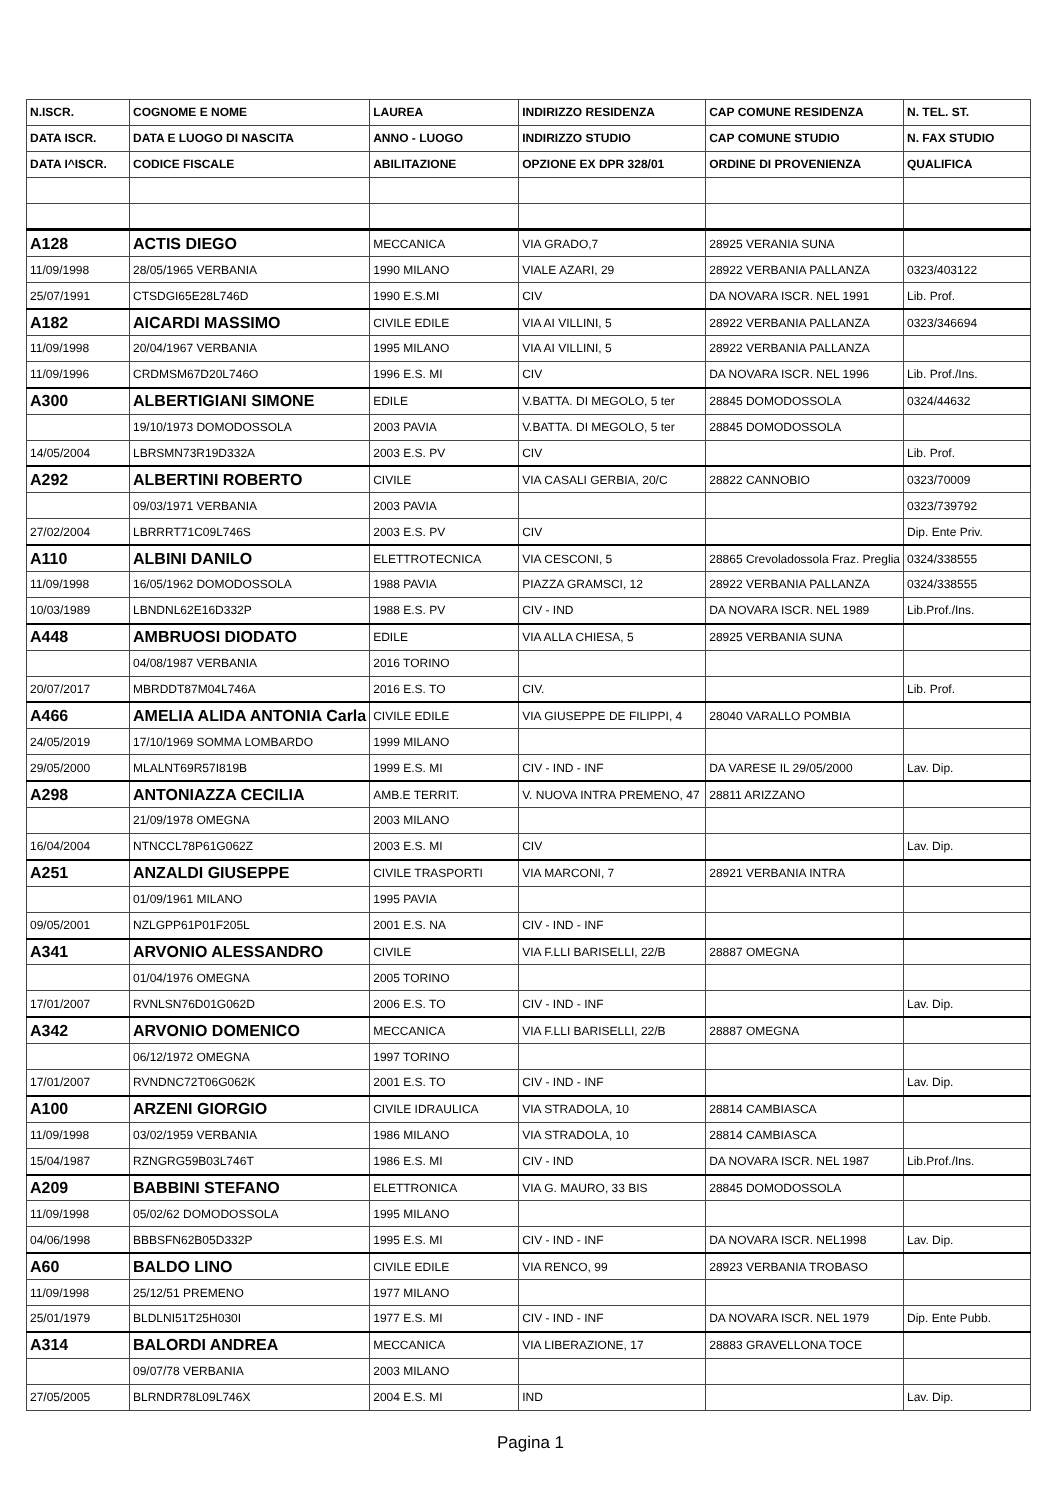| N.ISCR. | COGNOME E NOME | LAUREA | INDIRIZZO RESIDENZA | CAP COMUNE RESIDENZA | N. TEL. ST. |
| --- | --- | --- | --- | --- | --- |
| DATA ISCR. | DATA E LUOGO DI NASCITA | ANNO - LUOGO | INDIRIZZO STUDIO | CAP COMUNE STUDIO | N. FAX STUDIO |
| DATA I^ISCR. | CODICE FISCALE | ABILITAZIONE | OPZIONE EX DPR 328/01 | ORDINE DI PROVENIENZA | QUALIFICA |
| A128 | ACTIS DIEGO | MECCANICA | VIA GRADO,7 | 28925 VERANIA SUNA | |
| 11/09/1998 | 28/05/1965 VERBANIA | 1990 MILANO | VIALE AZARI, 29 | 28922 VERBANIA PALLANZA | 0323/403122 |
| 25/07/1991 | CTSDGI65E28L746D | 1990 E.S.MI | CIV | DA NOVARA ISCR. NEL 1991 | Lib. Prof. |
| A182 | AICARDI MASSIMO | CIVILE EDILE | VIA AI VILLINI, 5 | 28922 VERBANIA PALLANZA | 0323/346694 |
| 11/09/1998 | 20/04/1967 VERBANIA | 1995 MILANO | VIA AI VILLINI, 5 | 28922 VERBANIA PALLANZA | |
| 11/09/1996 | CRDMSM67D20L746O | 1996 E.S. MI | CIV | DA NOVARA ISCR. NEL 1996 | Lib. Prof./Ins. |
| A300 | ALBERTIGIANI SIMONE | EDILE | V.BATTA. DI MEGOLO, 5 ter | 28845 DOMODOSSOLA | 0324/44632 |
| | 19/10/1973 DOMODOSSOLA | 2003 PAVIA | V.BATTA. DI MEGOLO, 5 ter | 28845 DOMODOSSOLA | |
| 14/05/2004 | LBRSMN73R19D332A | 2003 E.S. PV | CIV | | Lib. Prof. |
| A292 | ALBERTINI ROBERTO | CIVILE | VIA CASALI GERBIA, 20/C | 28822 CANNOBIO | 0323/70009 |
| | 09/03/1971 VERBANIA | 2003 PAVIA | | | 0323/739792 |
| 27/02/2004 | LBRRRT71C09L746S | 2003 E.S. PV | CIV | | Dip. Ente Priv. |
| A110 | ALBINI DANILO | ELETTROTECNICA | VIA CESCONI, 5 | 28865 Crevoladossola Fraz. Preglia | 0324/338555 |
| 11/09/1998 | 16/05/1962 DOMODOSSOLA | 1988 PAVIA | PIAZZA GRAMSCI, 12 | 28922 VERBANIA PALLANZA | 0324/338555 |
| 10/03/1989 | LBNDNL62E16D332P | 1988 E.S. PV | CIV - IND | DA NOVARA ISCR. NEL 1989 | Lib.Prof./Ins. |
| A448 | AMBRUOSI DIODATO | EDILE | VIA ALLA CHIESA, 5 | 28925 VERBANIA SUNA | |
| | 04/08/1987 VERBANIA | 2016 TORINO | | | |
| 20/07/2017 | MBRDDT87M04L746A | 2016 E.S. TO | CIV. | | Lib. Prof. |
| A466 | AMELIA ALIDA ANTONIA Carla | CIVILE EDILE | VIA GIUSEPPE DE FILIPPI, 4 | 28040 VARALLO POMBIA | |
| 24/05/2019 | 17/10/1969 SOMMA LOMBARDO | 1999 MILANO | | | |
| 29/05/2000 | MLALNT69R57I819B | 1999 E.S. MI | CIV - IND - INF | DA VARESE IL 29/05/2000 | Lav. Dip. |
| A298 | ANTONIAZZA CECILIA | AMB.E TERRIT. | V. NUOVA INTRA PREMENO, 47 | 28811 ARIZZANO | |
| | 21/09/1978 OMEGNA | 2003 MILANO | | | |
| 16/04/2004 | NTNCCL78P61G062Z | 2003 E.S. MI | CIV | | Lav. Dip. |
| A251 | ANZALDI GIUSEPPE | CIVILE TRASPORTI | VIA MARCONI, 7 | 28921 VERBANIA INTRA | |
| | 01/09/1961 MILANO | 1995 PAVIA | | | |
| 09/05/2001 | NZLGPP61P01F205L | 2001 E.S. NA | CIV - IND - INF | | |
| A341 | ARVONIO ALESSANDRO | CIVILE | VIA F.LLI BARISELLI, 22/B | 28887 OMEGNA | |
| | 01/04/1976 OMEGNA | 2005 TORINO | | | |
| 17/01/2007 | RVNLSN76D01G062D | 2006 E.S. TO | CIV - IND - INF | | Lav. Dip. |
| A342 | ARVONIO DOMENICO | MECCANICA | VIA F.LLI BARISELLI, 22/B | 28887 OMEGNA | |
| | 06/12/1972 OMEGNA | 1997 TORINO | | | |
| 17/01/2007 | RVNDNC72T06G062K | 2001 E.S. TO | CIV - IND - INF | | Lav. Dip. |
| A100 | ARZENI GIORGIO | CIVILE IDRAULICA | VIA STRADOLA, 10 | 28814 CAMBIASCA | |
| 11/09/1998 | 03/02/1959 VERBANIA | 1986 MILANO | VIA STRADOLA, 10 | 28814 CAMBIASCA | |
| 15/04/1987 | RZNGRG59B03L746T | 1986 E.S. MI | CIV - IND | DA NOVARA ISCR. NEL 1987 | Lib.Prof./Ins. |
| A209 | BABBINI STEFANO | ELETTRONICA | VIA G. MAURO, 33 BIS | 28845 DOMODOSSOLA | |
| 11/09/1998 | 05/02/62 DOMODOSSOLA | 1995 MILANO | | | |
| 04/06/1998 | BBBSFN62B05D332P | 1995 E.S. MI | CIV - IND - INF | DA NOVARA ISCR. NEL1998 | Lav. Dip. |
| A60 | BALDO LINO | CIVILE EDILE | VIA RENCO, 99 | 28923 VERBANIA TROBASO | |
| 11/09/1998 | 25/12/51 PREMENO | 1977 MILANO | | | |
| 25/01/1979 | BLDLNI51T25H030I | 1977 E.S. MI | CIV - IND - INF | DA NOVARA ISCR. NEL 1979 | Dip. Ente Pubb. |
| A314 | BALORDI ANDREA | MECCANICA | VIA LIBERAZIONE, 17 | 28883 GRAVELLONA TOCE | |
| | 09/07/78 VERBANIA | 2003 MILANO | | | |
| 27/05/2005 | BLRNDR78L09L746X | 2004 E.S. MI | IND | | Lav. Dip. |
Pagina 1